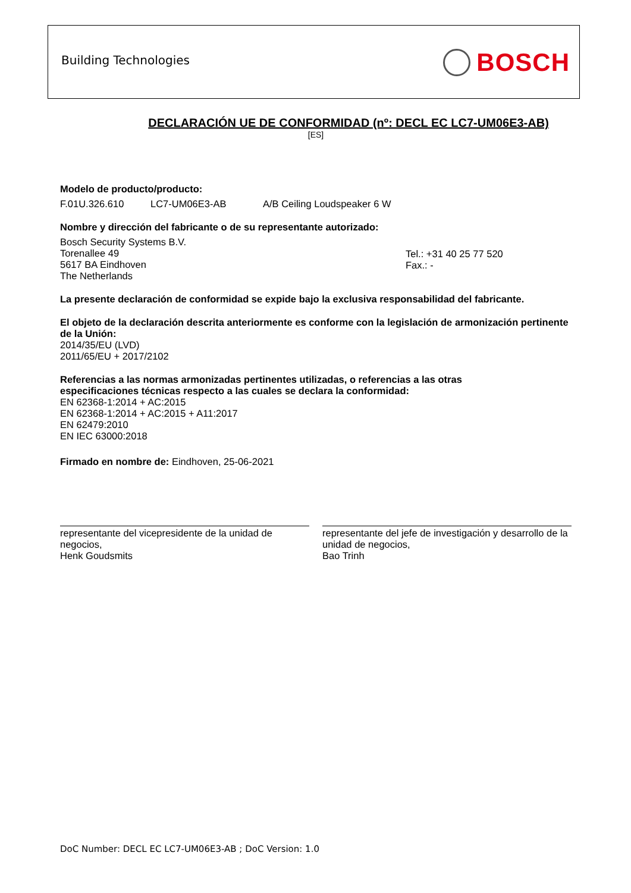Building Technologies BOSCH
DECLARACIÓN UE DE CONFORMIDAD (nº: DECL EC LC7-UM06E3-AB)
[ES]
Modelo de producto/producto:
F.01U.326.610 LC7-UM06E3-AB A/B Ceiling Loudspeaker 6 W
Nombre y dirección del fabricante o de su representante autorizado:
Bosch Security Systems B.V.
Torenallee 49
5617 BA Eindhoven
The Netherlands
Tel.: +31 40 25 77 520
Fax.: -
La presente declaración de conformidad se expide bajo la exclusiva responsabilidad del fabricante.
El objeto de la declaración descrita anteriormente es conforme con la legislación de armonización pertinente de la Unión:
2014/35/EU (LVD)
2011/65/EU + 2017/2102
Referencias a las normas armonizadas pertinentes utilizadas, o referencias a las otras
especificaciones técnicas respecto a las cuales se declara la conformidad:
EN 62368-1:2014 + AC:2015
EN 62368-1:2014 + AC:2015 + A11:2017
EN 62479:2010
EN IEC 63000:2018
Firmado en nombre de: Eindhoven, 25-06-2021
representante del vicepresidente de la unidad de negocios,
Henk Goudsmits
representante del jefe de investigación y desarrollo de la unidad de negocios,
Bao Trinh
DoC Number: DECL EC LC7-UM06E3-AB ; DoC Version: 1.0